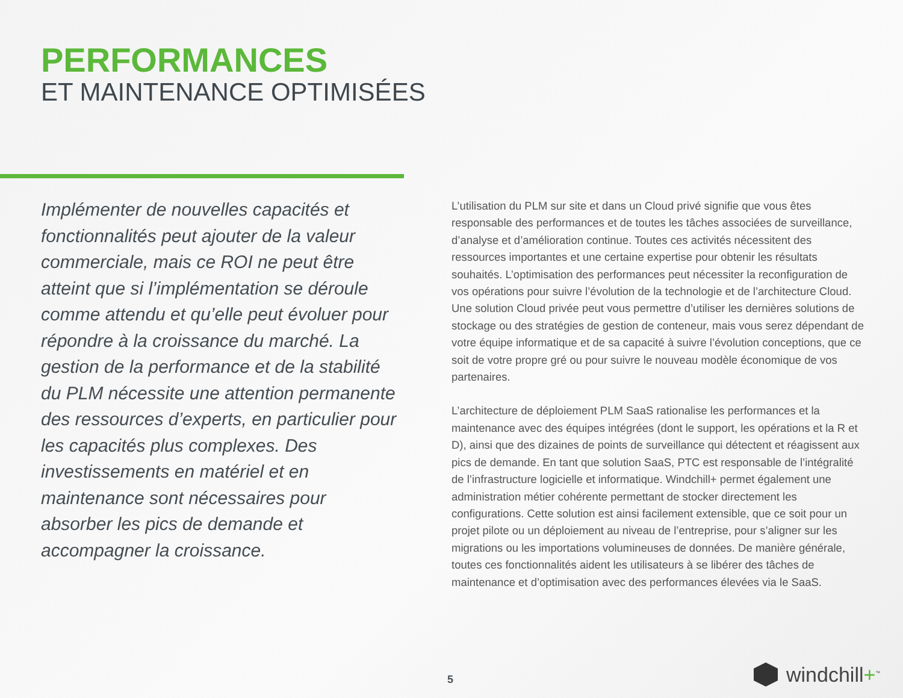PERFORMANCES
ET MAINTENANCE OPTIMISÉES
Implémenter de nouvelles capacités et fonctionnalités peut ajouter de la valeur commerciale, mais ce ROI ne peut être atteint que si l’implémentation se déroule comme attendu et qu’elle peut évoluer pour répondre à la croissance du marché. La gestion de la performance et de la stabilité du PLM nécessite une attention permanente des ressources d’experts, en particulier pour les capacités plus complexes. Des investissements en matériel et en maintenance sont nécessaires pour absorber les pics de demande et accompagner la croissance.
L’utilisation du PLM sur site et dans un Cloud privé signifie que vous êtes responsable des performances et de toutes les tâches associées de surveillance, d’analyse et d’amélioration continue. Toutes ces activités nécessitent des ressources importantes et une certaine expertise pour obtenir les résultats souhaités. L’optimisation des performances peut nécessiter la reconfiguration de vos opérations pour suivre l’évolution de la technologie et de l’architecture Cloud. Une solution Cloud privée peut vous permettre d’utiliser les dernières solutions de stockage ou des stratégies de gestion de conteneur, mais vous serez dépendant de votre équipe informatique et de sa capacité à suivre l’évolution conceptions, que ce soit de votre propre gré ou pour suivre le nouveau modèle économique de vos partenaires.
L’architecture de déploiement PLM SaaS rationalise les performances et la maintenance avec des équipes intégrées (dont le support, les opérations et la R et D), ainsi que des dizaines de points de surveillance qui détectent et réagissent aux pics de demande. En tant que solution SaaS, PTC est responsable de l’intégralité de l’infrastructure logicielle et informatique. Windchill+ permet également une administration métier cohérente permettant de stocker directement les configurations. Cette solution est ainsi facilement extensible, que ce soit pour un projet pilote ou un déploiement au niveau de l’entreprise, pour s’aligner sur les migrations ou les importations volumineuses de données. De manière générale, toutes ces fonctionnalités aident les utilisateurs à se libérer des tâches de maintenance et d’optimisation avec des performances élevées via le SaaS.
5 windchill+<sup>™</sup>